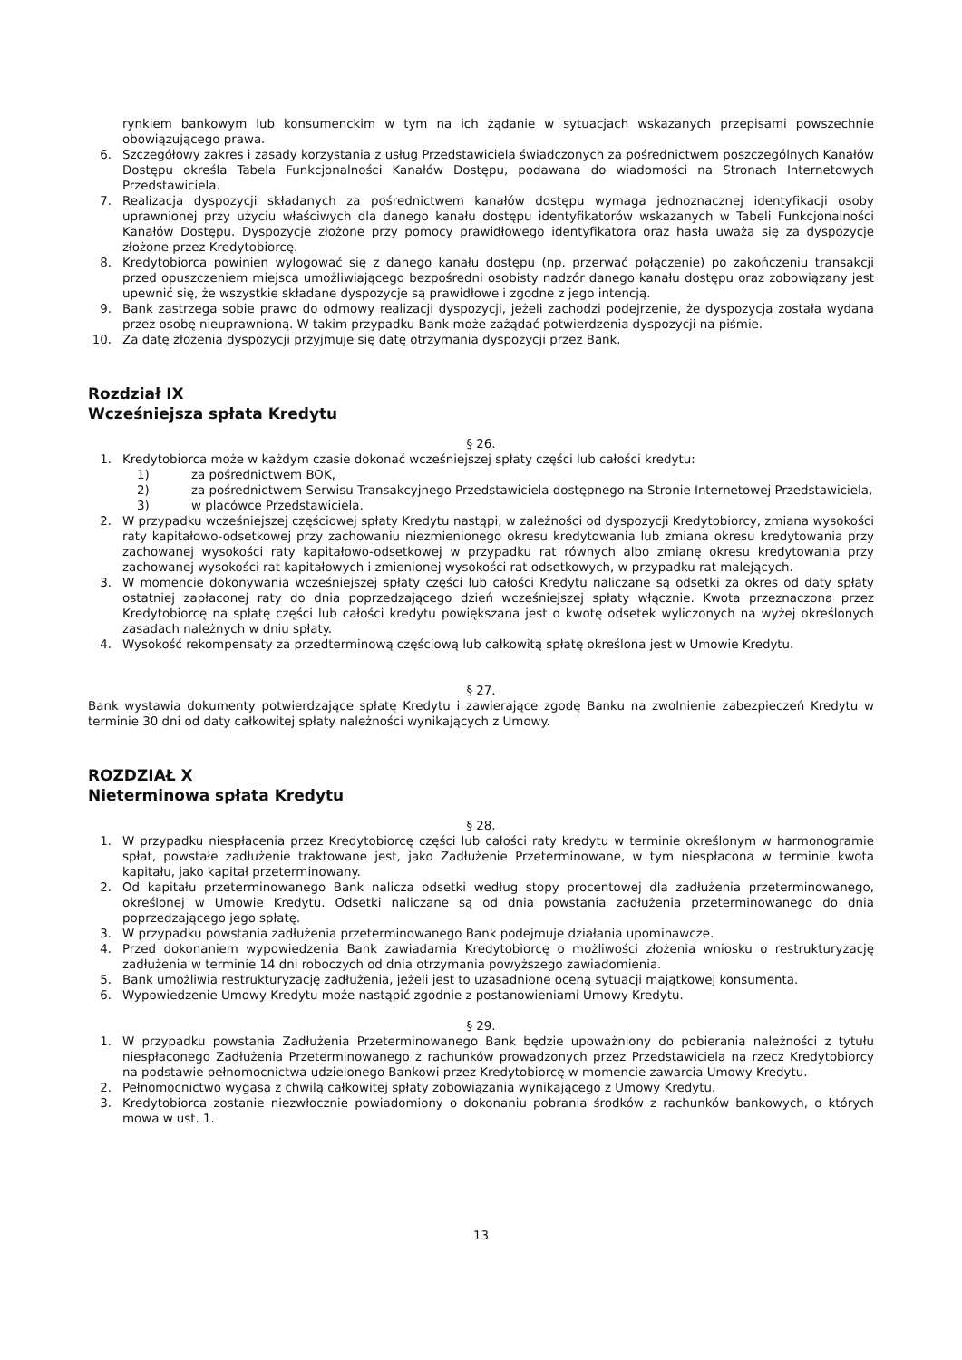rynkiem bankowym lub konsumenckim w tym na ich żądanie w sytuacjach wskazanych przepisami powszechnie obowiązującego prawa.
6. Szczegółowy zakres i zasady korzystania z usług Przedstawiciela świadczonych za pośrednictwem poszczególnych Kanałów Dostępu określa Tabela Funkcjonalności Kanałów Dostępu, podawana do wiadomości na Stronach Internetowych Przedstawiciela.
7. Realizacja dyspozycji składanych za pośrednictwem kanałów dostępu wymaga jednoznacznej identyfikacji osoby uprawnionej przy użyciu właściwych dla danego kanału dostępu identyfikatorów wskazanych w Tabeli Funkcjonalności Kanałów Dostępu. Dyspozycje złożone przy pomocy prawidłowego identyfikatora oraz hasła uważa się za dyspozycje złożone przez Kredytobiorcę.
8. Kredytobiorca powinien wylogować się z danego kanału dostępu (np. przerwać połączenie) po zakończeniu transakcji przed opuszczeniem miejsca umożliwiającego bezpośredni osobisty nadzór danego kanału dostępu oraz zobowiązany jest upewnić się, że wszystkie składane dyspozycje są prawidłowe i zgodne z jego intencją.
9. Bank zastrzega sobie prawo do odmowy realizacji dyspozycji, jeżeli zachodzi podejrzenie, że dyspozycja została wydana przez osobę nieuprawnioną. W takim przypadku Bank może zażądać potwierdzenia dyspozycji na piśmie.
10. Za datę złożenia dyspozycji przyjmuje się datę otrzymania dyspozycji przez Bank.
Rozdział IX
Wcześniejsza spłata Kredytu
§ 26.
1. Kredytobiorca może w każdym czasie dokonać wcześniejszej spłaty części lub całości kredytu:
1) za pośrednictwem BOK,
2) za pośrednictwem Serwisu Transakcyjnego Przedstawiciela dostępnego na Stronie Internetowej Przedstawiciela,
3) w placówce Przedstawiciela.
2. W przypadku wcześniejszej częściowej spłaty Kredytu nastąpi, w zależności od dyspozycji Kredytobiorcy, zmiana wysokości raty kapitałowo-odsetkowej przy zachowaniu niezmienionego okresu kredytowania lub zmiana okresu kredytowania przy zachowanej wysokości raty kapitałowo-odsetkowej w przypadku rat równych albo zmianę okresu kredytowania przy zachowanej wysokości rat kapitałowych i zmienionej wysokości rat odsetkowych, w przypadku rat malejących.
3. W momencie dokonywania wcześniejszej spłaty części lub całości Kredytu naliczane są odsetki za okres od daty spłaty ostatniej zapłaconej raty do dnia poprzedzającego dzień wcześniejszej spłaty włącznie. Kwota przeznaczona przez Kredytobiorcę na spłatę części lub całości kredytu powiększana jest o kwotę odsetek wyliczonych na wyżej określonych zasadach należnych w dniu spłaty.
4. Wysokość rekompensaty za przedterminową częściową lub całkowitą spłatę określona jest w Umowie Kredytu.
§ 27.
Bank wystawia dokumenty potwierdzające spłatę Kredytu i zawierające zgodę Banku na zwolnienie zabezpieczeń Kredytu w terminie 30 dni od daty całkowitej spłaty należności wynikających z Umowy.
ROZDZIAŁ X
Nieterminowa spłata Kredytu
§ 28.
1. W przypadku niespłacenia przez Kredytobiorcę części lub całości raty kredytu w terminie określonym w harmonogramie spłat, powstałe zadłużenie traktowane jest, jako Zadłużenie Przeterminowane, w tym niespłacona w terminie kwota kapitału, jako kapitał przeterminowany.
2. Od kapitału przeterminowanego Bank nalicza odsetki według stopy procentowej dla zadłużenia przeterminowanego, określonej w Umowie Kredytu. Odsetki naliczane są od dnia powstania zadłużenia przeterminowanego do dnia poprzedzającego jego spłatę.
3. W przypadku powstania zadłużenia przeterminowanego Bank podejmuje działania upominawcze.
4. Przed dokonaniem wypowiedzenia Bank zawiadamia Kredytobiorcę o możliwości złożenia wniosku o restrukturyzację zadłużenia w terminie 14 dni roboczych od dnia otrzymania powyższego zawiadomienia.
5. Bank umożliwia restrukturyzację zadłużenia, jeżeli jest to uzasadnione oceną sytuacji majątkowej konsumenta.
6. Wypowiedzenie Umowy Kredytu może nastąpić zgodnie z postanowieniami Umowy Kredytu.
§ 29.
1. W przypadku powstania Zadłużenia Przeterminowanego Bank będzie upoważniony do pobierania należności z tytułu niespłaconego Zadłużenia Przeterminowanego z rachunków prowadzonych przez Przedstawiciela na rzecz Kredytobiorcy na podstawie pełnomocnictwa udzielonego Bankowi przez Kredytobiorcę w momencie zawarcia Umowy Kredytu.
2. Pełnomocnictwo wygasa z chwilą całkowitej spłaty zobowiązania wynikającego z Umowy Kredytu.
3. Kredytobiorca zostanie niezwłocznie powiadomiony o dokonaniu pobrania środków z rachunków bankowych, o których mowa w ust. 1.
13